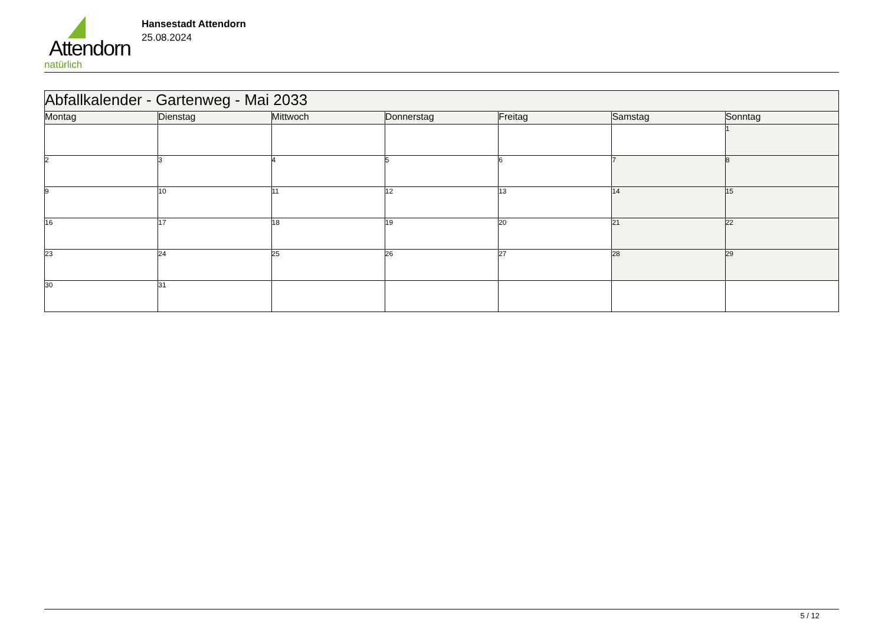Attendorn
natürlich
Hansestadt Attendorn
25.08.2024
| Abfallkalender - Gartenweg - Mai 2033 | | | | | | |
| --- | --- | --- | --- | --- | --- | --- |
| Montag | Dienstag | Mittwoch | Donnerstag | Freitag | Samstag | Sonntag |
| | | | | | | 1 |
| 2 | 3 | 4 | 5 | 6 | 7 | 8 |
| 9 | 10 | 11 | 12 | 13 | 14 | 15 |
| 16 | 17 | 18 | 19 | 20 | 21 | 22 |
| 23 | 24 | 25 | 26 | 27 | 28 | 29 |
| 30 | 31 | | | | | |
5 / 12